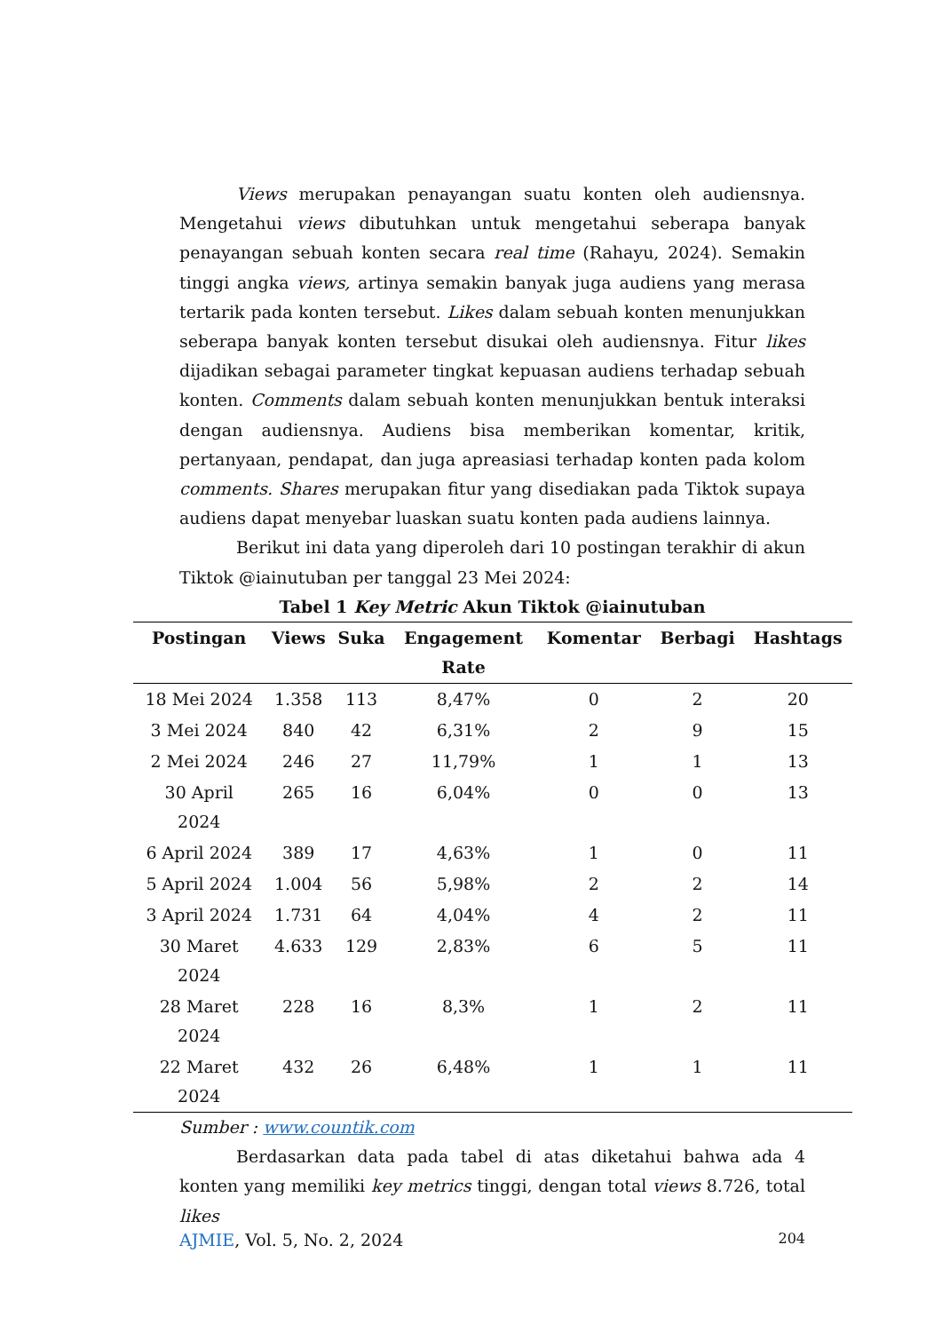Views merupakan penayangan suatu konten oleh audiensnya. Mengetahui views dibutuhkan untuk mengetahui seberapa banyak penayangan sebuah konten secara real time (Rahayu, 2024). Semakin tinggi angka views, artinya semakin banyak juga audiens yang merasa tertarik pada konten tersebut. Likes dalam sebuah konten menunjukkan seberapa banyak konten tersebut disukai oleh audiensnya. Fitur likes dijadikan sebagai parameter tingkat kepuasan audiens terhadap sebuah konten. Comments dalam sebuah konten menunjukkan bentuk interaksi dengan audiensnya. Audiens bisa memberikan komentar, kritik, pertanyaan, pendapat, dan juga apreasiasi terhadap konten pada kolom comments. Shares merupakan fitur yang disediakan pada Tiktok supaya audiens dapat menyebar luaskan suatu konten pada audiens lainnya.
Berikut ini data yang diperoleh dari 10 postingan terakhir di akun Tiktok @iainutuban per tanggal 23 Mei 2024:
Tabel 1 Key Metric Akun Tiktok @iainutuban
| Postingan | Views | Suka | Engagement Rate | Komentar | Berbagi | Hashtags |
| --- | --- | --- | --- | --- | --- | --- |
| 18 Mei 2024 | 1.358 | 113 | 8,47% | 0 | 2 | 20 |
| 3 Mei 2024 | 840 | 42 | 6,31% | 2 | 9 | 15 |
| 2 Mei 2024 | 246 | 27 | 11,79% | 1 | 1 | 13 |
| 30 April 2024 | 265 | 16 | 6,04% | 0 | 0 | 13 |
| 6 April 2024 | 389 | 17 | 4,63% | 1 | 0 | 11 |
| 5 April 2024 | 1.004 | 56 | 5,98% | 2 | 2 | 14 |
| 3 April 2024 | 1.731 | 64 | 4,04% | 4 | 2 | 11 |
| 30 Maret 2024 | 4.633 | 129 | 2,83% | 6 | 5 | 11 |
| 28 Maret 2024 | 228 | 16 | 8,3% | 1 | 2 | 11 |
| 22 Maret 2024 | 432 | 26 | 6,48% | 1 | 1 | 11 |
Sumber : www.countik.com
Berdasarkan data pada tabel di atas diketahui bahwa ada 4 konten yang memiliki key metrics tinggi, dengan total views 8.726, total likes
AJMIE, Vol. 5, No. 2, 2024 204